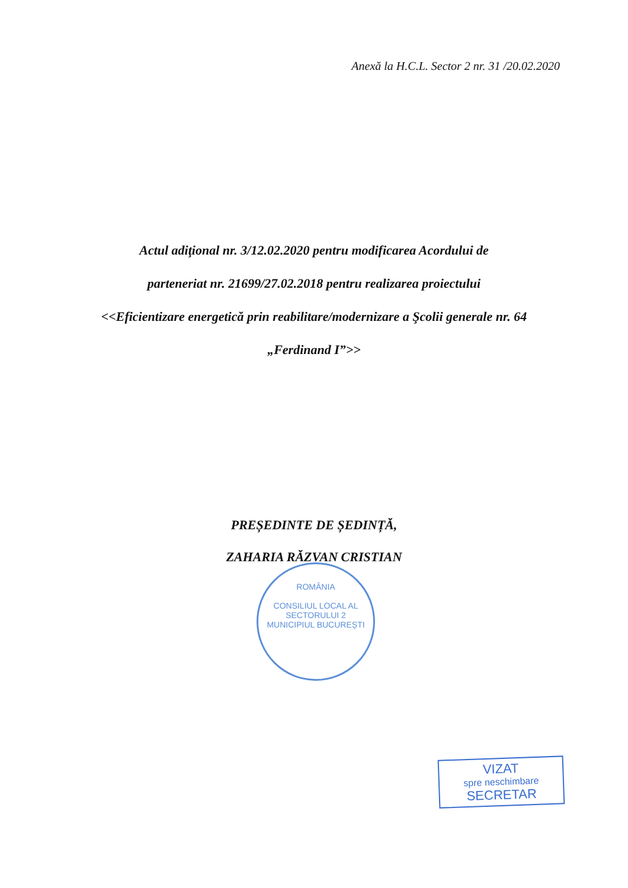Anexă la H.C.L. Sector 2 nr. 31 /20.02.2020
Actul adiţional nr. 3/12.02.2020 pentru modificarea Acordului de
parteneriat nr. 21699/27.02.2018 pentru realizarea proiectului
<<Eficientizare energetică prin reabilitare/modernizare a Şcolii generale nr. 64
„Ferdinand I”>>
PREȘEDINTE DE ȘEDINȚĂ,
ZAHARIA RĂZVAN CRISTIAN
ROMÂNIA
CONSILIUL LOCAL AL SECTORULUI 2
MUNICIPIUL BUCUREȘTI
VIZAT
spre neschimbare
SECRETAR